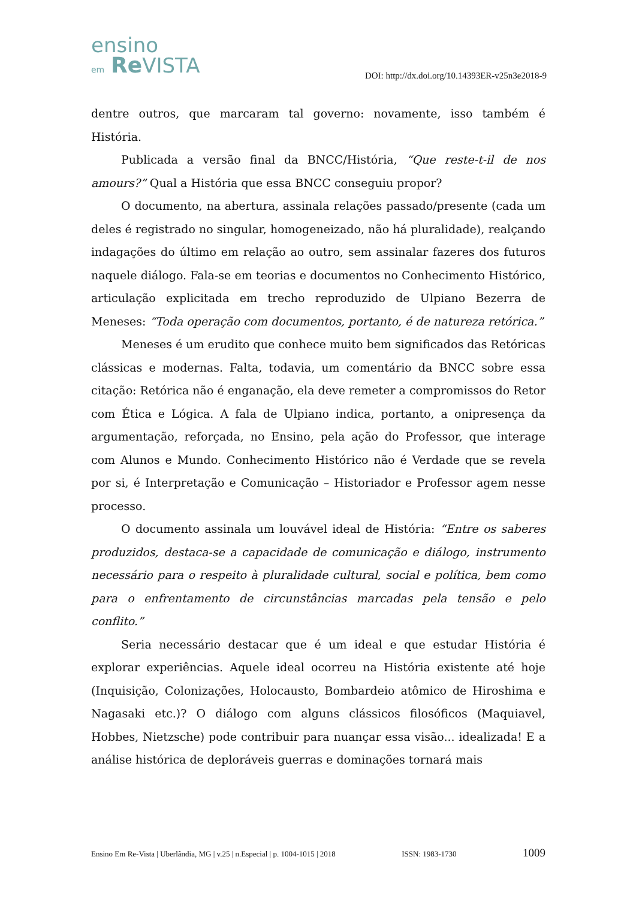ensino
em Re VISTA
DOI: http://dx.doi.org/10.14393ER-v25n3e2018-9
dentre outros, que marcaram tal governo: novamente, isso também é História.
Publicada a versão final da BNCC/História, “Que reste-t-il de nos amours?” Qual a História que essa BNCC conseguiu propor?
O documento, na abertura, assinala relações passado/presente (cada um deles é registrado no singular, homogeneizado, não há pluralidade), realçando indagações do último em relação ao outro, sem assinalar fazeres dos futuros naquele diálogo. Fala-se em teorias e documentos no Conhecimento Histórico, articulação explicitada em trecho reproduzido de Ulpiano Bezerra de Meneses: “Toda operação com documentos, portanto, é de natureza retórica.”
Meneses é um erudito que conhece muito bem significados das Retóricas clássicas e modernas. Falta, todavia, um comentário da BNCC sobre essa citação: Retórica não é enganação, ela deve remeter a compromissos do Retor com Ética e Lógica. A fala de Ulpiano indica, portanto, a onipresença da argumentação, reforçada, no Ensino, pela ação do Professor, que interage com Alunos e Mundo. Conhecimento Histórico não é Verdade que se revela por si, é Interpretação e Comunicação – Historiador e Professor agem nesse processo.
O documento assinala um louvável ideal de História: “Entre os saberes produzidos, destaca-se a capacidade de comunicação e diálogo, instrumento necessário para o respeito à pluralidade cultural, social e política, bem como para o enfrentamento de circunstâncias marcadas pela tensão e pelo conflito.”
Seria necessário destacar que é um ideal e que estudar História é explorar experiências. Aquele ideal ocorreu na História existente até hoje (Inquisição, Colonizações, Holocausto, Bombardeio atômico de Hiroshima e Nagasaki etc.)? O diálogo com alguns clássicos filosóficos (Maquiavel, Hobbes, Nietzsche) pode contribuir para nuançar essa visão... idealizada! E a análise histórica de deploráveis guerras e dominações tornará mais
Ensino Em Re-Vista | Uberlândia, MG | v.25 | n.Especial | p. 1004-1015 | 2018 ISSN: 1983-1730 1009